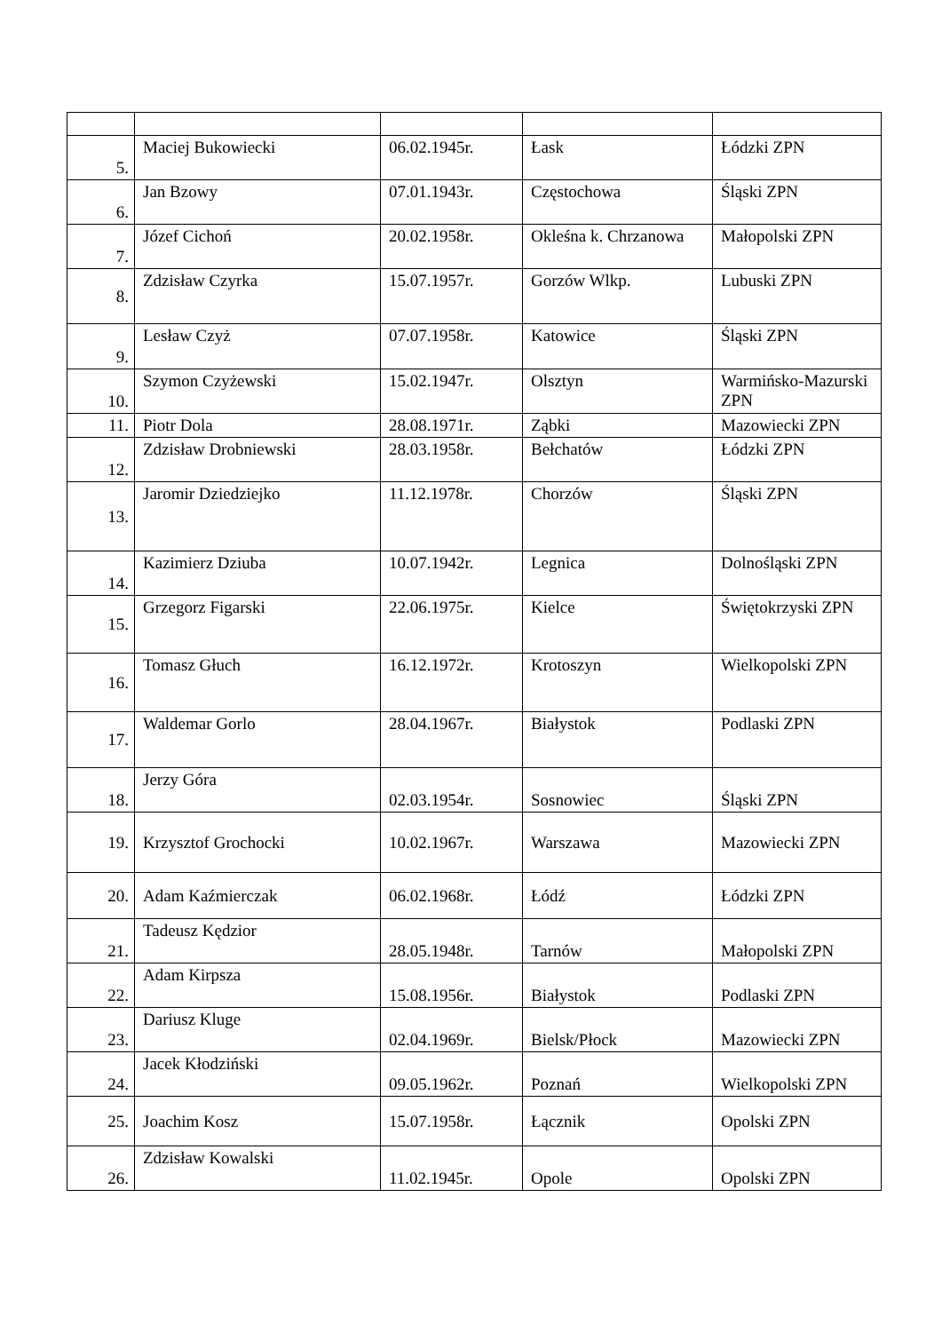| 5. | Maciej Bukowiecki | 06.02.1945r. | Łask | Łódzki ZPN |
| 6. | Jan Bzowy | 07.01.1943r. | Częstochowa | Śląski ZPN |
| 7. | Józef Cichoń | 20.02.1958r. | Okleśna k. Chrzanowa | Małopolski ZPN |
| 8. | Zdzisław Czyrka | 15.07.1957r. | Gorzów Wlkp. | Lubuski ZPN |
| 9. | Lesław Czyż | 07.07.1958r. | Katowice | Śląski ZPN |
| 10. | Szymon Czyżewski | 15.02.1947r. | Olsztyn | Warmińsko-Mazurski ZPN |
| 11. | Piotr Dola | 28.08.1971r. | Ząbki | Mazowiecki ZPN |
| 12. | Zdzisław Drobniewski | 28.03.1958r. | Bełchatów | Łódzki ZPN |
| 13. | Jaromir Dziedziejko | 11.12.1978r. | Chorzów | Śląski ZPN |
| 14. | Kazimierz Dziuba | 10.07.1942r. | Legnica | Dolnośląski ZPN |
| 15. | Grzegorz Figarski | 22.06.1975r. | Kielce | Świętokrzyski ZPN |
| 16. | Tomasz Głuch | 16.12.1972r. | Krotoszyn | Wielkopolski ZPN |
| 17. | Waldemar Gorlo | 28.04.1967r. | Białystok | Podlaski ZPN |
| 18. | Jerzy Góra | 02.03.1954r. | Sosnowiec | Śląski ZPN |
| 19. | Krzysztof Grochocki | 10.02.1967r. | Warszawa | Mazowiecki ZPN |
| 20. | Adam Kaźmierczak | 06.02.1968r. | Łódź | Łódzki ZPN |
| 21. | Tadeusz Kędzior | 28.05.1948r. | Tarnów | Małopolski ZPN |
| 22. | Adam Kirpsza | 15.08.1956r. | Białystok | Podlaski ZPN |
| 23. | Dariusz Kluge | 02.04.1969r. | Bielsk/Płock | Mazowiecki ZPN |
| 24. | Jacek Kłodziński | 09.05.1962r. | Poznań | Wielkopolski ZPN |
| 25. | Joachim Kosz | 15.07.1958r. | Łącznik | Opolski ZPN |
| 26. | Zdzisław Kowalski | 11.02.1945r. | Opole | Opolski ZPN |